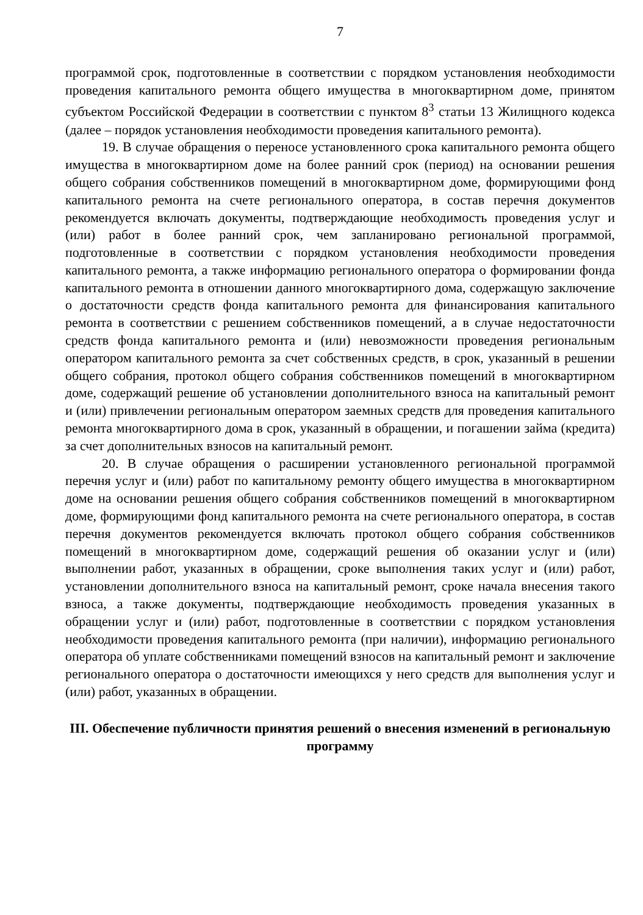7
программой срок, подготовленные в соответствии с порядком установления необходимости проведения капитального ремонта общего имущества в многоквартирном доме, принятом субъектом Российской Федерации в соответствии с пунктом 8<sup>3</sup> статьи 13 Жилищного кодекса (далее – порядок установления необходимости проведения капитального ремонта).
19. В случае обращения о переносе установленного срока капитального ремонта общего имущества в многоквартирном доме на более ранний срок (период) на основании решения общего собрания собственников помещений в многоквартирном доме, формирующими фонд капитального ремонта на счете регионального оператора, в состав перечня документов рекомендуется включать документы, подтверждающие необходимость проведения услуг и (или) работ в более ранний срок, чем запланировано региональной программой, подготовленные в соответствии с порядком установления необходимости проведения капитального ремонта, а также информацию регионального оператора о формировании фонда капитального ремонта в отношении данного многоквартирного дома, содержащую заключение о достаточности средств фонда капитального ремонта для финансирования капитального ремонта в соответствии с решением собственников помещений, а в случае недостаточности средств фонда капитального ремонта и (или) невозможности проведения региональным оператором капитального ремонта за счет собственных средств, в срок, указанный в решении общего собрания, протокол общего собрания собственников помещений в многоквартирном доме, содержащий решение об установлении дополнительного взноса на капитальный ремонт и (или) привлечении региональным оператором заемных средств для проведения капитального ремонта многоквартирного дома в срок, указанный в обращении, и погашении займа (кредита) за счет дополнительных взносов на капитальный ремонт.
20. В случае обращения о расширении установленного региональной программой перечня услуг и (или) работ по капитальному ремонту общего имущества в многоквартирном доме на основании решения общего собрания собственников помещений в многоквартирном доме, формирующими фонд капитального ремонта на счете регионального оператора, в состав перечня документов рекомендуется включать протокол общего собрания собственников помещений в многоквартирном доме, содержащий решения об оказании услуг и (или) выполнении работ, указанных в обращении, сроке выполнения таких услуг и (или) работ, установлении дополнительного взноса на капитальный ремонт, сроке начала внесения такого взноса, а также документы, подтверждающие необходимость проведения указанных в обращении услуг и (или) работ, подготовленные в соответствии с порядком установления необходимости проведения капитального ремонта (при наличии), информацию регионального оператора об уплате собственниками помещений взносов на капитальный ремонт и заключение регионального оператора о достаточности имеющихся у него средств для выполнения услуг и (или) работ, указанных в обращении.
III. Обеспечение публичности принятия решений о внесения изменений в региональную программу